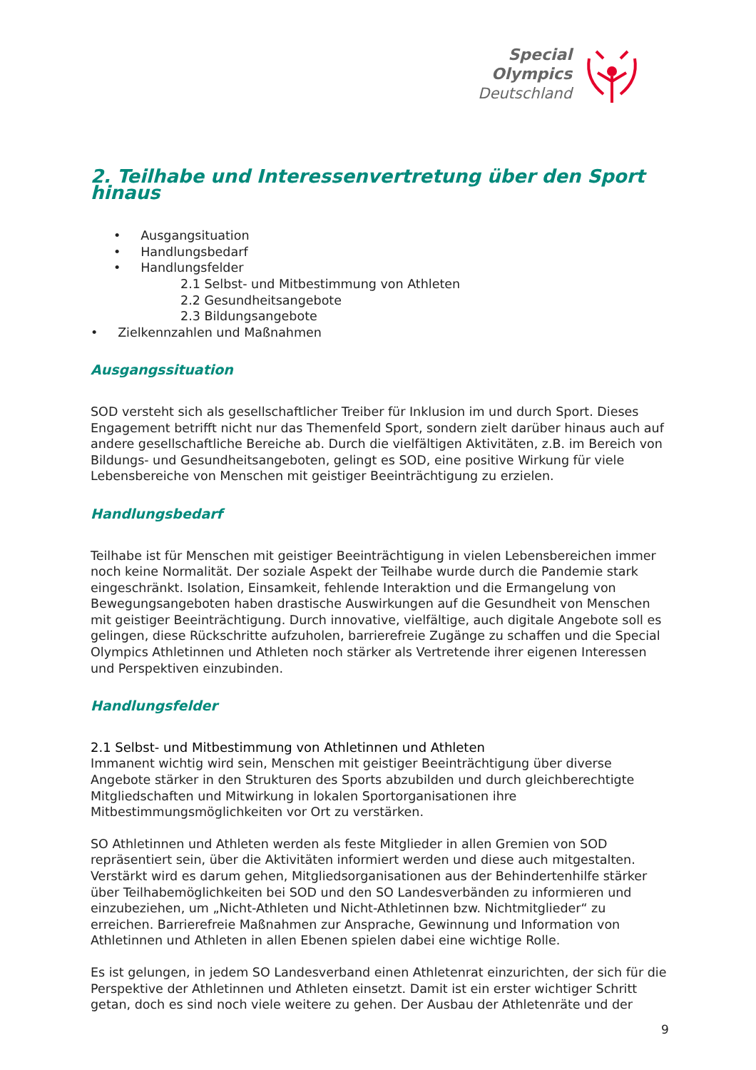Special
Olympics
Deutschland
2. Teilhabe und Interessenvertretung über den Sport hinaus
• Ausgangsituation
• Handlungsbedarf
• Handlungsfelder
2.1 Selbst- und Mitbestimmung von Athleten
2.2 Gesundheitsangebote
2.3 Bildungsangebote
• Zielkennzahlen und Maßnahmen
Ausgangssituation
SOD versteht sich als gesellschaftlicher Treiber für Inklusion im und durch Sport. Dieses Engagement betrifft nicht nur das Themenfeld Sport, sondern zielt darüber hinaus auch auf andere gesellschaftliche Bereiche ab. Durch die vielfältigen Aktivitäten, z.B. im Bereich von Bildungs- und Gesundheitsangeboten, gelingt es SOD, eine positive Wirkung für viele Lebensbereiche von Menschen mit geistiger Beeinträchtigung zu erzielen.
Handlungsbedarf
Teilhabe ist für Menschen mit geistiger Beeinträchtigung in vielen Lebensbereichen immer noch keine Normalität. Der soziale Aspekt der Teilhabe wurde durch die Pandemie stark eingeschränkt. Isolation, Einsamkeit, fehlende Interaktion und die Ermangelung von Bewegungsangeboten haben drastische Auswirkungen auf die Gesundheit von Menschen mit geistiger Beeinträchtigung. Durch innovative, vielfältige, auch digitale Angebote soll es gelingen, diese Rückschritte aufzuholen, barrierefreie Zugänge zu schaffen und die Special Olympics Athletinnen und Athleten noch stärker als Vertretende ihrer eigenen Interessen und Perspektiven einzubinden.
Handlungsfelder
2.1 Selbst- und Mitbestimmung von Athletinnen und Athleten
Immanent wichtig wird sein, Menschen mit geistiger Beeinträchtigung über diverse Angebote stärker in den Strukturen des Sports abzubilden und durch gleichberechtigte Mitgliedschaften und Mitwirkung in lokalen Sportorganisationen ihre Mitbestimmungsmöglichkeiten vor Ort zu verstärken.
SO Athletinnen und Athleten werden als feste Mitglieder in allen Gremien von SOD repräsentiert sein, über die Aktivitäten informiert werden und diese auch mitgestalten. Verstärkt wird es darum gehen, Mitgliedsorganisationen aus der Behindertenhilfe stärker über Teilhabemöglichkeiten bei SOD und den SO Landesverbänden zu informieren und einzubeziehen, um „Nicht-Athleten und Nicht-Athletinnen bzw. Nichtmitglieder“ zu erreichen. Barrierefreie Maßnahmen zur Ansprache, Gewinnung und Information von Athletinnen und Athleten in allen Ebenen spielen dabei eine wichtige Rolle.
Es ist gelungen, in jedem SO Landesverband einen Athletenrat einzurichten, der sich für die Perspektive der Athletinnen und Athleten einsetzt. Damit ist ein erster wichtiger Schritt getan, doch es sind noch viele weitere zu gehen. Der Ausbau der Athletenräte und der
9